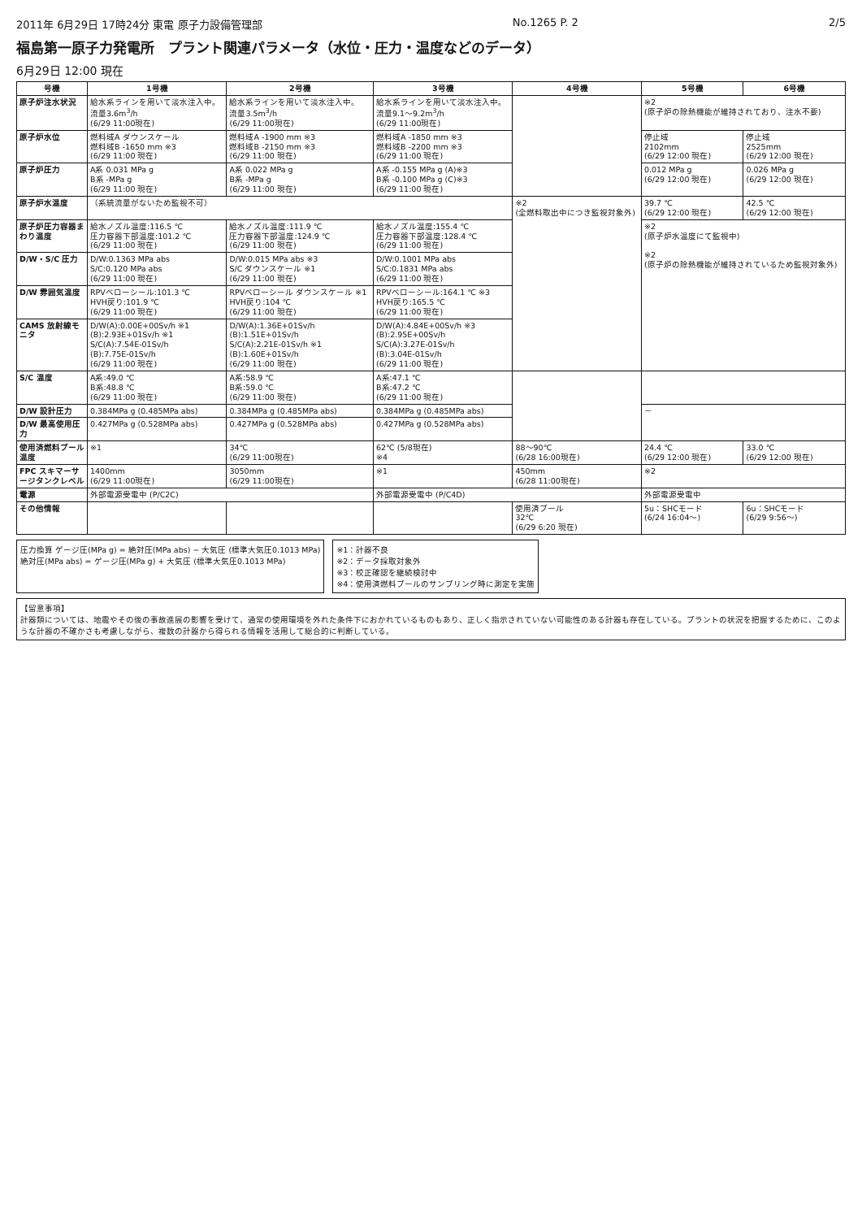2011年 6月29日 17時24分 東電 原子力設備管理部 No.1265 P. 2 2/5
福島第一原子力発電所　プラント関連パラメータ（水位・圧力・温度などのデータ）
6月29日 12:00 現在
| 号機 | 1号機 | 2号機 | 3号機 | 4号機 | 5号機 | 6号機 |
| --- | --- | --- | --- | --- | --- | --- |
| 原子炉注水状況 | 給水系ラインを用いて淡水注入中。 流量3.6m<sup>3</sup>/h (6/29 11:00現在) | 給水系ラインを用いて淡水注入中。 流量3.5m<sup>3</sup>/h (6/29 11:00現在) | 給水系ラインを用いて淡水注入中。 流量9.1～9.2m<sup>3</sup>/h (6/29 11:00現在) | | ※2 (原子炉の除熱機能が維持されており、注水不要) | |
| 原子炉水位 | 燃料域A ダウンスケール 燃料域B -1650 mm ※3 (6/29 11:00 現在) | 燃料域A -1900 mm ※3 燃料域B -2150 mm ※3 (6/29 11:00 現在) | 燃料域A -1850 mm ※3 燃料域B -2200 mm ※3 (6/29 11:00 現在) | | 停止域 2102mm (6/29 12:00 現在) | 停止域 2525mm (6/29 12:00 現在) |
| 原子炉圧力 | A系 0.031 MPa g B系 -MPa g (6/29 11:00 現在) | A系 0.022 MPa g B系 -MPa g (6/29 11:00 現在) | A系 -0.155 MPa g (A)※3 B系 -0.100 MPa g (C)※3 (6/29 11:00 現在) | | 0.012 MPa g (6/29 12:00 現在) | 0.026 MPa g (6/29 12:00 現在) |
| 原子炉水温度 | （系統流量がないため監視不可） | | | ※2 (全燃料取出中につき監視対象外) | 39.7 ℃ (6/29 12:00 現在) | 42.5 ℃ (6/29 12:00 現在) |
| 原子炉圧力容器まわり温度 | 給水ノズル温度:116.5 ℃ 圧力容器下部温度:101.2 ℃ (6/29 11:00 現在) | 給水ノズル温度:111.9 ℃ 圧力容器下部温度:124.9 ℃ (6/29 11:00 現在) | 給水ノズル温度:155.4 ℃ 圧力容器下部温度:128.4 ℃ (6/29 11:00 現在) | | ※2 (原子炉水温度にて監視中) ※2 (原子炉の除熱機能が維持されているため監視対象外) | |
| D/W・S/C 圧力 | D/W:0.1363 MPa abs S/C:0.120 MPa abs (6/29 11:00 現在) | D/W:0.015 MPa abs ※3 S/C ダウンスケール ※1 (6/29 11:00 現在) | D/W:0.1001 MPa abs S/C:0.1831 MPa abs (6/29 11:00 現在) | | | |
| D/W 雰囲気温度 | RPVベローシール:101.3 ℃ HVH戻り:101.9 ℃ (6/29 11:00 現在) | RPVベローシール ダウンスケール ※1 HVH戻り:104 ℃ (6/29 11:00 現在) | RPVベローシール:164.1 ℃ ※3 HVH戻り:165.5 ℃ (6/29 11:00 現在) | | | |
| CAMS 放射線モニタ | D/W(A):0.00E+00Sv/h ※1 (B):2.93E+01Sv/h ※1 S/C(A):7.54E-01Sv/h (B):7.75E-01Sv/h (6/29 11:00 現在) | D/W(A):1.36E+01Sv/h (B):1.51E+01Sv/h S/C(A):2.21E-01Sv/h ※1 (B):1.60E+01Sv/h (6/29 11:00 現在) | D/W(A):4.84E+00Sv/h ※3 (B):2.95E+00Sv/h S/C(A):3.27E-01Sv/h (B):3.04E-01Sv/h (6/29 11:00 現在) | | | |
| S/C 温度 | A系:49.0 ℃ B系:48.8 ℃ (6/29 11:00 現在) | A系:58.9 ℃ B系:59.0 ℃ (6/29 11:00 現在) | A系:47.1 ℃ B系:47.2 ℃ (6/29 11:00 現在) | | | |
| D/W 設計圧力 | 0.384MPa g (0.485MPa abs) | 0.384MPa g (0.485MPa abs) | 0.384MPa g (0.485MPa abs) | | － | |
| D/W 最高使用圧力 | 0.427MPa g (0.528MPa abs) | 0.427MPa g (0.528MPa abs) | 0.427MPa g (0.528MPa abs) | | | |
| 使用済燃料プール温度 | ※1 | 34℃ (6/29 11:00現在) | 62℃ (5/8現在) ※4 | 88～90℃ (6/28 16:00現在) | 24.4 ℃ (6/29 12:00 現在) | 33.0 ℃ (6/29 12:00 現在) |
| FPC スキマーサージタンクレベル | 1400mm (6/29 11:00現在) | 3050mm (6/29 11:00現在) | ※1 | 450mm (6/28 11:00現在) | ※2 | |
| 電源 | 外部電源受電中 (P/C2C) | | 外部電源受電中 (P/C4D) | | 外部電源受電中 | |
| その他情報 | | | | 使用済プール 32℃ (6/29 6:20 現在) | 5u：SHCモード (6/24 16:04～) | 6u：SHCモード (6/29 9:56～) |
圧力換算 ゲージ圧(MPa g) = 絶対圧(MPa abs) − 大気圧 (標準大気圧0.1013 MPa)
絶対圧(MPa abs) = ゲージ圧(MPa g) + 大気圧 (標準大気圧0.1013 MPa)
※1：計器不良
※2：データ採取対象外
※3：校正確認を継続検討中
※4：使用済燃料プールのサンプリング時に測定を実施
【留意事項】
計器類については、地震やその後の事故進展の影響を受けて、通常の使用環境を外れた条件下におかれているものもあり、正しく指示されていない可能性のある計器も存在している。プラントの状況を把握するために、このような計器の不確かさも考慮しながら、複数の計器から得られる情報を活用して総合的に判断している。